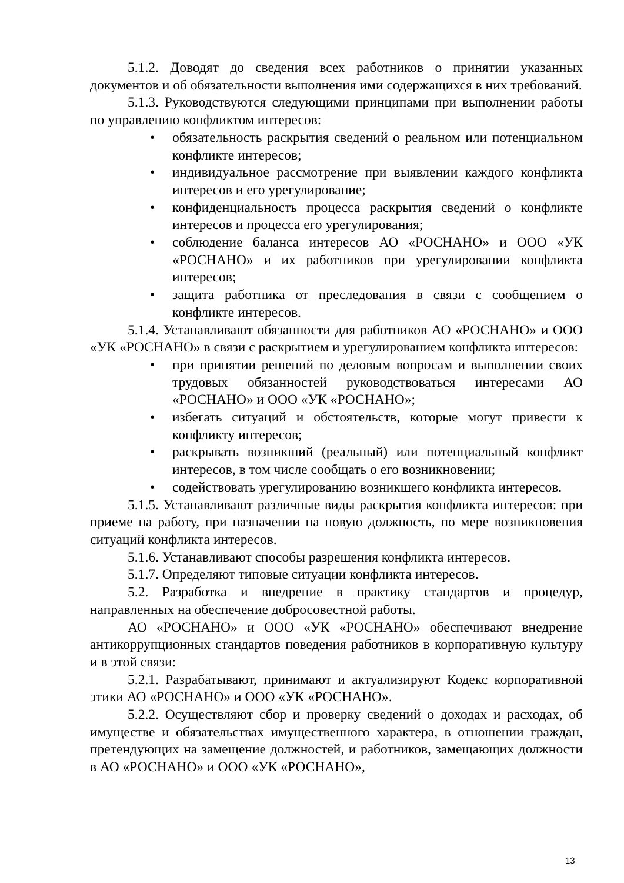5.1.2. Доводят до сведения всех работников о принятии указанных документов и об обязательности выполнения ими содержащихся в них требований.
5.1.3. Руководствуются следующими принципами при выполнении работы по управлению конфликтом интересов:
• обязательность раскрытия сведений о реальном или потенциальном конфликте интересов;
• индивидуальное рассмотрение при выявлении каждого конфликта интересов и его урегулирование;
• конфиденциальность процесса раскрытия сведений о конфликте интересов и процесса его урегулирования;
• соблюдение баланса интересов АО «РОСНАНО» и ООО «УК «РОСНАНО» и их работников при урегулировании конфликта интересов;
• защита работника от преследования в связи с сообщением о конфликте интересов.
5.1.4. Устанавливают обязанности для работников АО «РОСНАНО» и ООО «УК «РОСНАНО» в связи с раскрытием и урегулированием конфликта интересов:
• при принятии решений по деловым вопросам и выполнении своих трудовых обязанностей руководствоваться интересами АО «РОСНАНО» и ООО «УК «РОСНАНО»;
• избегать ситуаций и обстоятельств, которые могут привести к конфликту интересов;
• раскрывать возникший (реальный) или потенциальный конфликт интересов, в том числе сообщать о его возникновении;
• содействовать урегулированию возникшего конфликта интересов.
5.1.5. Устанавливают различные виды раскрытия конфликта интересов: при приеме на работу, при назначении на новую должность, по мере возникновения ситуаций конфликта интересов.
5.1.6. Устанавливают способы разрешения конфликта интересов.
5.1.7. Определяют типовые ситуации конфликта интересов.
5.2. Разработка и внедрение в практику стандартов и процедур, направленных на обеспечение добросовестной работы.
АО «РОСНАНО» и ООО «УК «РОСНАНО» обеспечивают внедрение антикоррупционных стандартов поведения работников в корпоративную культуру и в этой связи:
5.2.1. Разрабатывают, принимают и актуализируют Кодекс корпоративной этики АО «РОСНАНО» и ООО «УК «РОСНАНО».
5.2.2. Осуществляют сбор и проверку сведений о доходах и расходах, об имуществе и обязательствах имущественного характера, в отношении граждан, претендующих на замещение должностей, и работников, замещающих должности в АО «РОСНАНО» и ООО «УК «РОСНАНО»,
13